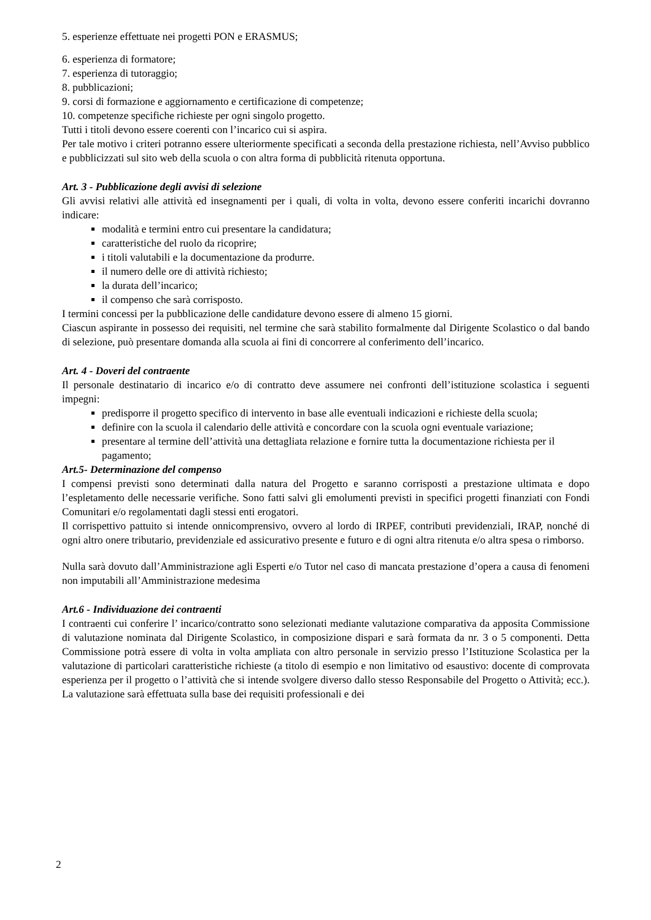5. esperienze effettuate nei progetti PON e ERASMUS;
6. esperienza di formatore;
7. esperienza di tutoraggio;
8. pubblicazioni;
9. corsi di formazione e aggiornamento e certificazione di competenze;
10. competenze specifiche richieste per ogni singolo progetto.
Tutti i titoli devono essere coerenti con l’incarico cui si aspira.
Per tale motivo i criteri potranno essere ulteriormente specificati a seconda della prestazione richiesta, nell’Avviso pubblico e pubblicizzati sul sito web della scuola o con altra forma di pubblicità ritenuta opportuna.
Art. 3 - Pubblicazione degli avvisi di selezione
Gli avvisi relativi alle attività ed insegnamenti per i quali, di volta in volta, devono essere conferiti incarichi dovranno indicare:
modalità e termini entro cui presentare la candidatura;
caratteristiche del ruolo da ricoprire;
i titoli valutabili e la documentazione da produrre.
il numero delle ore di attività richiesto;
la durata dell’incarico;
il compenso che sarà corrisposto.
I termini concessi per la pubblicazione delle candidature devono essere di almeno 15 giorni.
Ciascun aspirante in possesso dei requisiti, nel termine che sarà stabilito formalmente dal Dirigente Scolastico o dal bando di selezione, può presentare domanda alla scuola ai fini di concorrere al conferimento dell’incarico.
Art. 4 - Doveri del contraente
Il personale destinatario di incarico e/o di contratto deve assumere nei confronti dell’istituzione scolastica i seguenti impegni:
predisporre il progetto specifico di intervento in base alle eventuali indicazioni e richieste della scuola;
definire con la scuola il calendario delle attività e concordare con la scuola ogni eventuale variazione;
presentare al termine dell’attività una dettagliata relazione e fornire tutta la documentazione richiesta per il pagamento;
Art.5- Determinazione del compenso
I compensi previsti sono determinati dalla natura del Progetto e saranno corrisposti a prestazione ultimata e dopo l’espletamento delle necessarie verifiche. Sono fatti salvi gli emolumenti previsti in specifici progetti finanziati con Fondi Comunitari e/o regolamentati dagli stessi enti erogatori.
Il corrispettivo pattuito si intende onnicomprensivo, ovvero al lordo di IRPEF, contributi previdenziali, IRAP, nonché di ogni altro onere tributario, previdenziale ed assicurativo presente e futuro e di ogni altra ritenuta e/o altra spesa o rimborso.
Nulla sarà dovuto dall’Amministrazione agli Esperti e/o Tutor nel caso di mancata prestazione d’opera a causa di fenomeni non imputabili all’Amministrazione medesima
Art.6 - Individuazione dei contraenti
I contraenti cui conferire l’ incarico/contratto sono selezionati mediante valutazione comparativa da apposita Commissione di valutazione nominata dal Dirigente Scolastico, in composizione dispari e sarà formata da nr. 3 o 5 componenti. Detta Commissione potrà essere di volta in volta ampliata con altro personale in servizio presso l’Istituzione Scolastica per la valutazione di particolari caratteristiche richieste (a titolo di esempio e non limitativo od esaustivo: docente di comprovata esperienza per il progetto o l’attività che si intende svolgere diverso dallo stesso Responsabile del Progetto o Attività; ecc.). La valutazione sarà effettuata sulla base dei requisiti professionali e dei
2